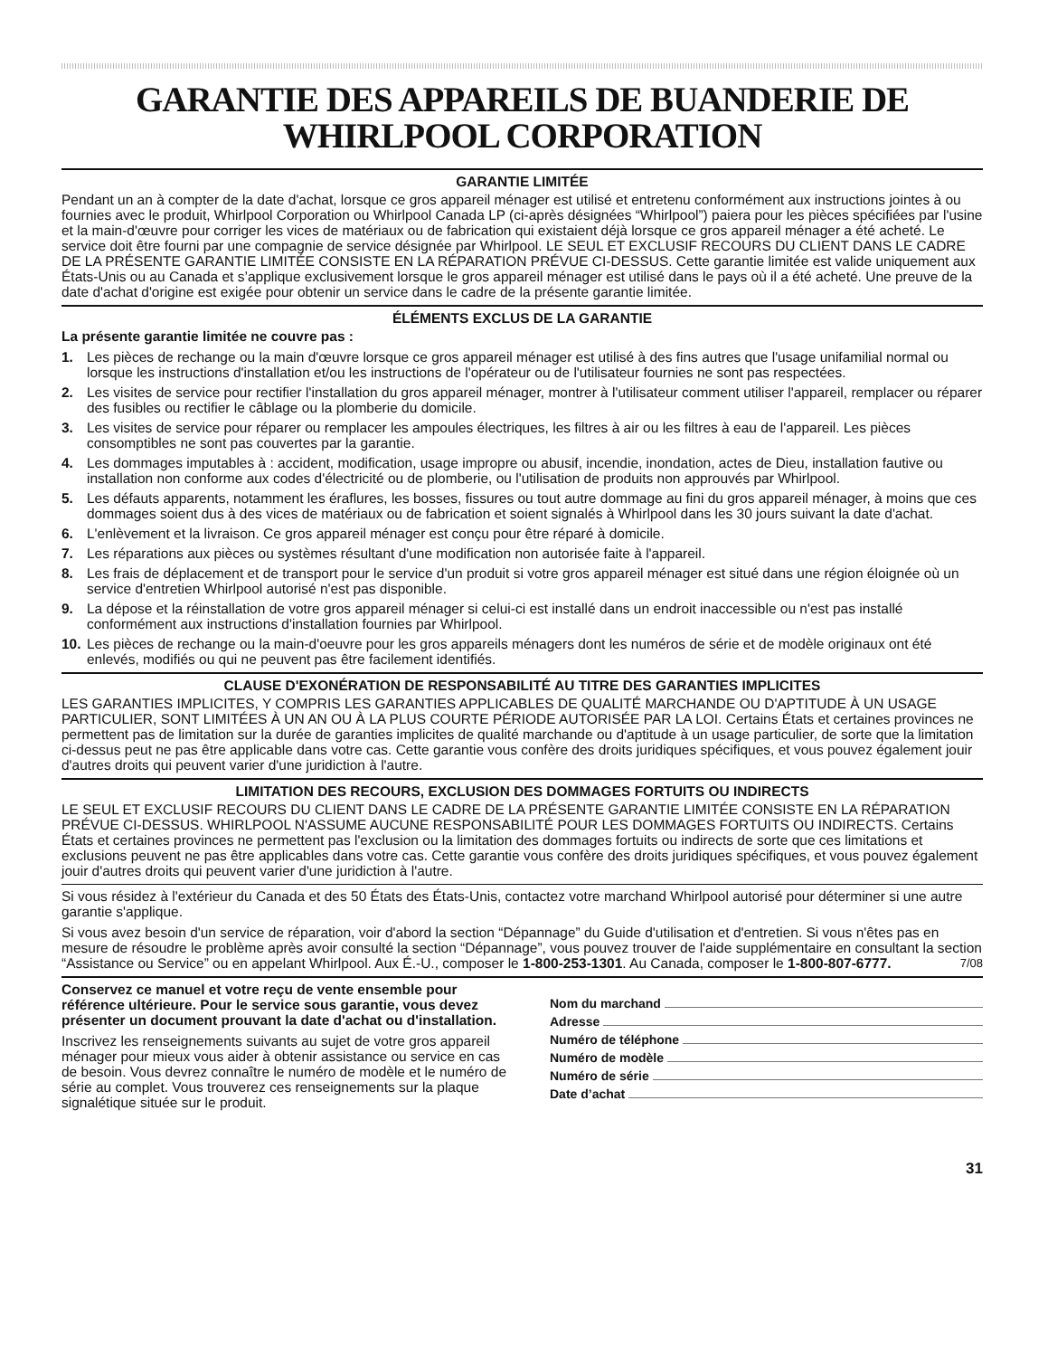GARANTIE DES APPAREILS DE BUANDERIE DE
WHIRLPOOL CORPORATION
GARANTIE LIMITÉE
Pendant un an à compter de la date d'achat, lorsque ce gros appareil ménager est utilisé et entretenu conformément aux instructions jointes à ou fournies avec le produit, Whirlpool Corporation ou Whirlpool Canada LP (ci-après désignées “Whirlpool”) paiera pour les pièces spécifiées par l'usine et la main-d'œuvre pour corriger les vices de matériaux ou de fabrication qui existaient déjà lorsque ce gros appareil ménager a été acheté. Le service doit être fourni par une compagnie de service désignée par Whirlpool. LE SEUL ET EXCLUSIF RECOURS DU CLIENT DANS LE CADRE DE LA PRÉSENTE GARANTIE LIMITÉE CONSISTE EN LA RÉPARATION PRÉVUE CI-DESSUS. Cette garantie limitée est valide uniquement aux États-Unis ou au Canada et s’applique exclusivement lorsque le gros appareil ménager est utilisé dans le pays où il a été acheté. Une preuve de la date d'achat d'origine est exigée pour obtenir un service dans le cadre de la présente garantie limitée.
ÉLÉMENTS EXCLUS DE LA GARANTIE
La présente garantie limitée ne couvre pas :
1. Les pièces de rechange ou la main d'œuvre lorsque ce gros appareil ménager est utilisé à des fins autres que l'usage unifamilial normal ou lorsque les instructions d'installation et/ou les instructions de l'opérateur ou de l'utilisateur fournies ne sont pas respectées.
2. Les visites de service pour rectifier l'installation du gros appareil ménager, montrer à l'utilisateur comment utiliser l'appareil, remplacer ou réparer des fusibles ou rectifier le câblage ou la plomberie du domicile.
3. Les visites de service pour réparer ou remplacer les ampoules électriques, les filtres à air ou les filtres à eau de l'appareil. Les pièces consomptibles ne sont pas couvertes par la garantie.
4. Les dommages imputables à : accident, modification, usage impropre ou abusif, incendie, inondation, actes de Dieu, installation fautive ou installation non conforme aux codes d'électricité ou de plomberie, ou l'utilisation de produits non approuvés par Whirlpool.
5. Les défauts apparents, notamment les éraflures, les bosses, fissures ou tout autre dommage au fini du gros appareil ménager, à moins que ces dommages soient dus à des vices de matériaux ou de fabrication et soient signalés à Whirlpool dans les 30 jours suivant la date d'achat.
6. L'enlèvement et la livraison. Ce gros appareil ménager est conçu pour être réparé à domicile.
7. Les réparations aux pièces ou systèmes résultant d'une modification non autorisée faite à l'appareil.
8. Les frais de déplacement et de transport pour le service d'un produit si votre gros appareil ménager est situé dans une région éloignée où un service d'entretien Whirlpool autorisé n'est pas disponible.
9. La dépose et la réinstallation de votre gros appareil ménager si celui-ci est installé dans un endroit inaccessible ou n'est pas installé conformément aux instructions d'installation fournies par Whirlpool.
10. Les pièces de rechange ou la main-d'oeuvre pour les gros appareils ménagers dont les numéros de série et de modèle originaux ont été enlevés, modifiés ou qui ne peuvent pas être facilement identifiés.
CLAUSE D'EXONÉRATION DE RESPONSABILITÉ AU TITRE DES GARANTIES IMPLICITES
LES GARANTIES IMPLICITES, Y COMPRIS LES GARANTIES APPLICABLES DE QUALITÉ MARCHANDE OU D'APTITUDE À UN USAGE PARTICULIER, SONT LIMITÉES À UN AN OU À LA PLUS COURTE PÉRIODE AUTORISÉE PAR LA LOI. Certains États et certaines provinces ne permettent pas de limitation sur la durée de garanties implicites de qualité marchande ou d'aptitude à un usage particulier, de sorte que la limitation ci-dessus peut ne pas être applicable dans votre cas. Cette garantie vous confère des droits juridiques spécifiques, et vous pouvez également jouir d'autres droits qui peuvent varier d'une juridiction à l'autre.
LIMITATION DES RECOURS, EXCLUSION DES DOMMAGES FORTUITS OU INDIRECTS
LE SEUL ET EXCLUSIF RECOURS DU CLIENT DANS LE CADRE DE LA PRÉSENTE GARANTIE LIMITÉE CONSISTE EN LA RÉPARATION PRÉVUE CI-DESSUS. WHIRLPOOL N'ASSUME AUCUNE RESPONSABILITÉ POUR LES DOMMAGES FORTUITS OU INDIRECTS. Certains États et certaines provinces ne permettent pas l'exclusion ou la limitation des dommages fortuits ou indirects de sorte que ces limitations et exclusions peuvent ne pas être applicables dans votre cas. Cette garantie vous confère des droits juridiques spécifiques, et vous pouvez également jouir d'autres droits qui peuvent varier d'une juridiction à l'autre.
Si vous résidez à l'extérieur du Canada et des 50 États des États-Unis, contactez votre marchand Whirlpool autorisé pour déterminer si une autre garantie s'applique.
Si vous avez besoin d'un service de réparation, voir d'abord la section “Dépannage” du Guide d'utilisation et d'entretien. Si vous n'êtes pas en mesure de résoudre le problème après avoir consulté la section “Dépannage”, vous pouvez trouver de l'aide supplémentaire en consultant la section “Assistance ou Service” ou en appelant Whirlpool. Aux É.-U., composer le 1-800-253-1301. Au Canada, composer le 1-800-807-6777. 7/08
Conservez ce manuel et votre reçu de vente ensemble pour référence ultérieure. Pour le service sous garantie, vous devez présenter un document prouvant la date d'achat ou d'installation.
Inscrivez les renseignements suivants au sujet de votre gros appareil ménager pour mieux vous aider à obtenir assistance ou service en cas de besoin. Vous devrez connaître le numéro de modèle et le numéro de série au complet. Vous trouverez ces renseignements sur la plaque signalétique située sur le produit.
Nom du marchand
Adresse
Numéro de téléphone
Numéro de modèle
Numéro de série
Date d’achat
31